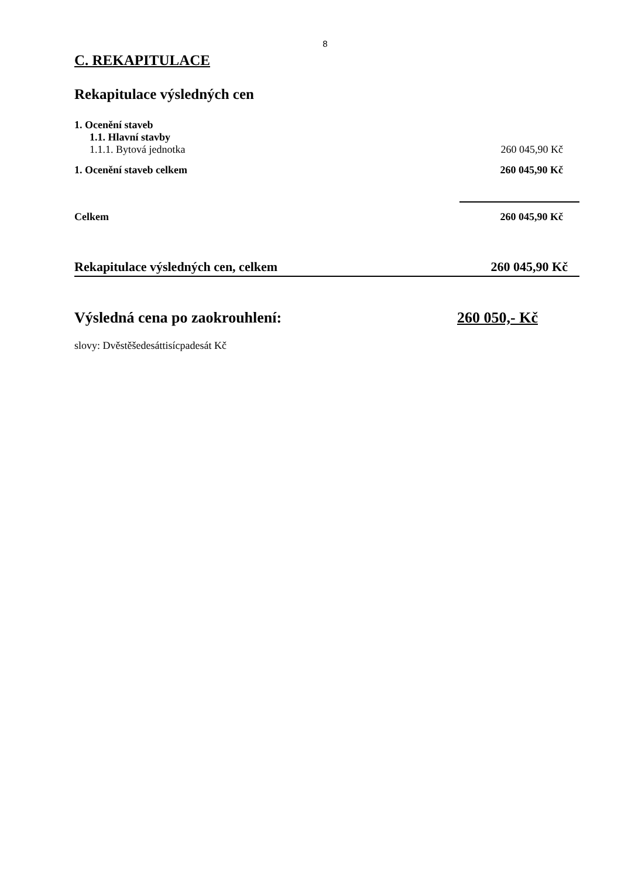8
C. REKAPITULACE
Rekapitulace výsledných cen
| 1. Ocenění staveb | |
| 1.1. Hlavní stavby | |
| 1.1.1. Bytová jednotka | 260 045,90 Kč |
| 1. Ocenění staveb celkem | 260 045,90 Kč |
| Celkem | 260 045,90 Kč |
| Rekapitulace výsledných cen, celkem | 260 045,90 Kč |
Výsledná cena po zaokrouhlení: 260 050,- Kč
slovy: Dvěstěšedesáttisícpadesát Kč